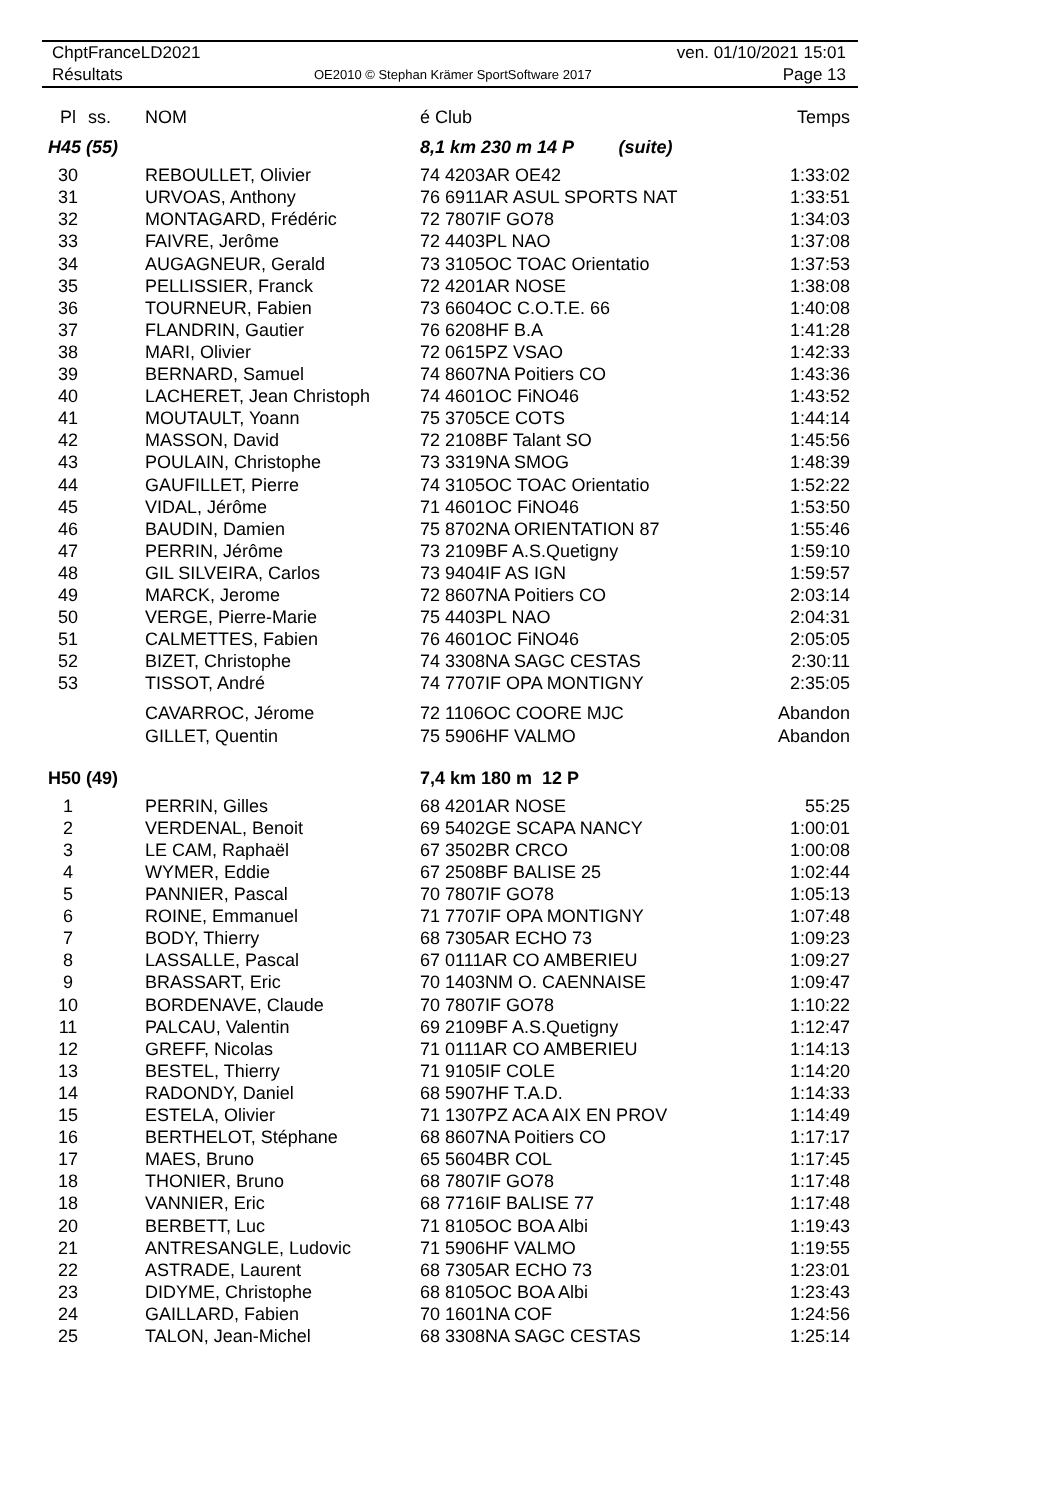ChptFranceLD2021 ven. 01/10/2021 15:01
Résultats OE2010 © Stephan Krämer SportSoftware 2017 Page 13
| Pl | ss. | NOM | é Club | Temps |
| --- | --- | --- | --- | --- |
| H45 (55) | | | 8,1 km 230 m 14 P (suite) | |
| 30 | | REBOULLET, Olivier | 74 4203AR OE42 | 1:33:02 |
| 31 | | URVOAS, Anthony | 76 6911AR ASUL SPORTS NAT | 1:33:51 |
| 32 | | MONTAGARD, Frédéric | 72 7807IF GO78 | 1:34:03 |
| 33 | | FAIVRE, Jerôme | 72 4403PL NAO | 1:37:08 |
| 34 | | AUGAGNEUR, Gerald | 73 3105OC TOAC Orientatio | 1:37:53 |
| 35 | | PELLISSIER, Franck | 72 4201AR NOSE | 1:38:08 |
| 36 | | TOURNEUR, Fabien | 73 6604OC C.O.T.E. 66 | 1:40:08 |
| 37 | | FLANDRIN, Gautier | 76 6208HF B.A | 1:41:28 |
| 38 | | MARI, Olivier | 72 0615PZ VSAO | 1:42:33 |
| 39 | | BERNARD, Samuel | 74 8607NA Poitiers CO | 1:43:36 |
| 40 | | LACHERET, Jean Christoph | 74 4601OC FiNO46 | 1:43:52 |
| 41 | | MOUTAULT, Yoann | 75 3705CE COTS | 1:44:14 |
| 42 | | MASSON, David | 72 2108BF Talant SO | 1:45:56 |
| 43 | | POULAIN, Christophe | 73 3319NA SMOG | 1:48:39 |
| 44 | | GAUFILLET, Pierre | 74 3105OC TOAC Orientatio | 1:52:22 |
| 45 | | VIDAL, Jérôme | 71 4601OC FiNO46 | 1:53:50 |
| 46 | | BAUDIN, Damien | 75 8702NA ORIENTATION 87 | 1:55:46 |
| 47 | | PERRIN, Jérôme | 73 2109BF A.S.Quetigny | 1:59:10 |
| 48 | | GIL SILVEIRA, Carlos | 73 9404IF AS IGN | 1:59:57 |
| 49 | | MARCK, Jerome | 72 8607NA Poitiers CO | 2:03:14 |
| 50 | | VERGE, Pierre-Marie | 75 4403PL NAO | 2:04:31 |
| 51 | | CALMETTES, Fabien | 76 4601OC FiNO46 | 2:05:05 |
| 52 | | BIZET, Christophe | 74 3308NA SAGC CESTAS | 2:30:11 |
| 53 | | TISSOT, André | 74 7707IF OPA MONTIGNY | 2:35:05 |
| | | CAVARROC, Jérome | 72 1106OC COORE MJC | Abandon |
| | | GILLET, Quentin | 75 5906HF VALMO | Abandon |
| H50 (49) | | | 7,4 km 180 m 12 P | |
| 1 | | PERRIN, Gilles | 68 4201AR NOSE | 55:25 |
| 2 | | VERDENAL, Benoit | 69 5402GE SCAPA NANCY | 1:00:01 |
| 3 | | LE CAM, Raphaël | 67 3502BR CRCO | 1:00:08 |
| 4 | | WYMER, Eddie | 67 2508BF BALISE 25 | 1:02:44 |
| 5 | | PANNIER, Pascal | 70 7807IF GO78 | 1:05:13 |
| 6 | | ROINE, Emmanuel | 71 7707IF OPA MONTIGNY | 1:07:48 |
| 7 | | BODY, Thierry | 68 7305AR ECHO 73 | 1:09:23 |
| 8 | | LASSALLE, Pascal | 67 0111AR CO AMBERIEU | 1:09:27 |
| 9 | | BRASSART, Eric | 70 1403NM O. CAENNAISE | 1:09:47 |
| 10 | | BORDENAVE, Claude | 70 7807IF GO78 | 1:10:22 |
| 11 | | PALCAU, Valentin | 69 2109BF A.S.Quetigny | 1:12:47 |
| 12 | | GREFF, Nicolas | 71 0111AR CO AMBERIEU | 1:14:13 |
| 13 | | BESTEL, Thierry | 71 9105IF COLE | 1:14:20 |
| 14 | | RADONDY, Daniel | 68 5907HF T.A.D. | 1:14:33 |
| 15 | | ESTELA, Olivier | 71 1307PZ ACA AIX EN PROV | 1:14:49 |
| 16 | | BERTHELOT, Stéphane | 68 8607NA Poitiers CO | 1:17:17 |
| 17 | | MAES, Bruno | 65 5604BR COL | 1:17:45 |
| 18 | | THONIER, Bruno | 68 7807IF GO78 | 1:17:48 |
| 18 | | VANNIER, Eric | 68 7716IF BALISE 77 | 1:17:48 |
| 20 | | BERBETT, Luc | 71 8105OC BOA Albi | 1:19:43 |
| 21 | | ANTRESANGLE, Ludovic | 71 5906HF VALMO | 1:19:55 |
| 22 | | ASTRADE, Laurent | 68 7305AR ECHO 73 | 1:23:01 |
| 23 | | DIDYME, Christophe | 68 8105OC BOA Albi | 1:23:43 |
| 24 | | GAILLARD, Fabien | 70 1601NA COF | 1:24:56 |
| 25 | | TALON, Jean-Michel | 68 3308NA SAGC CESTAS | 1:25:14 |